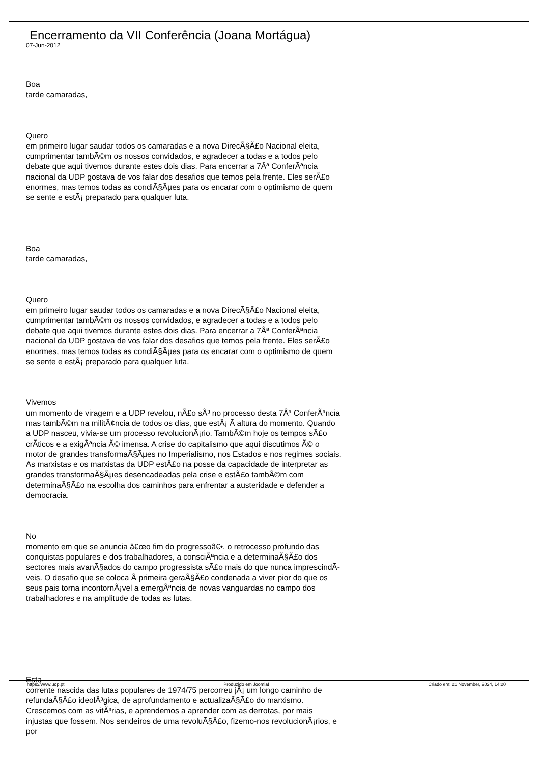Encerramento da VII Conferência (Joana Mortágua)
07-Jun-2012
Boa
tarde camaradas,
Quero
em primeiro lugar saudar todos os camaradas e a nova DirecÃ§Ã£o Nacional eleita, cumprimentar tambÃ©m os nossos convidados, e agradecer a todas e a todos pelo debate que aqui tivemos durante estes dois dias. Para encerrar a 7Âª ConferÃªncia nacional da UDP gostava de vos falar dos desafios que temos pela frente. Eles serÃ£o enormes, mas temos todas as condiÃ§Ãµes para os encarar com o optimismo de quem se sente e estÃ¡ preparado para qualquer luta.
Boa
tarde camaradas,
Quero
em primeiro lugar saudar todos os camaradas e a nova DirecÃ§Ã£o Nacional eleita, cumprimentar tambÃ©m os nossos convidados, e agradecer a todas e a todos pelo debate que aqui tivemos durante estes dois dias. Para encerrar a 7Âª ConferÃªncia nacional da UDP gostava de vos falar dos desafios que temos pela frente. Eles serÃ£o enormes, mas temos todas as condiÃ§Ãµes para os encarar com o optimismo de quem se sente e estÃ¡ preparado para qualquer luta.
Vivemos
um momento de viragem e a UDP revelou, nÃ£o sÃ³ no processo desta 7Âª ConferÃªncia mas tambÃ©m na militÃ¢ncia de todos os dias, que estÃ¡ Ã altura do momento. Quando a UDP nasceu, vivia-se um processo revolucionÃ¡rio. TambÃ©m hoje os tempos sÃ£o crÃ­ticos e a exigÃªncia Ã© imensa. A crise do capitalismo que aqui discutimos Ã© o motor de grandes transformaÃ§Ãµes no Imperialismo, nos Estados e nos regimes sociais. As marxistas e os marxistas da UDP estÃ£o na posse da capacidade de interpretar as grandes transformaÃ§Ãµes desencadeadas pela crise e estÃ£o tambÃ©m com determinaÃ§Ã£o na escolha dos caminhos para enfrentar a austeridade e defender a democracia.
No
momento em que se anuncia â€œo fim do progressoâ€•, o retrocesso profundo das conquistas populares e dos trabalhadores, a consciÃªncia e a determinaÃ§Ã£o dos sectores mais avanÃ§ados do campo progressista sÃ£o mais do que nunca imprescindÃ­veis. O desafio que se coloca Ã primeira geraÃ§Ã£o condenada a viver pior do que os seus pais torna incontornÃ¡vel a emergÃªncia de novas vanguardas no campo dos trabalhadores e na amplitude de todas as lutas.
Esta
corrente nascida das lutas populares de 1974/75 percorreu jÃ¡ um longo caminho de refundaÃ§Ã£o ideolÃ³gica, de aprofundamento e actualizaÃ§Ã£o do marxismo. Crescemos com as vitÃ³rias, e aprendemos a aprender com as derrotas, por mais injustas que fossem. Nos sendeiros de uma revoluÃ§Ã£o, fizemo-nos revolucionÃ¡rios, e por
https://www.udp.pt Produzido em Joomla! Criado em: 21 November, 2024, 14:20